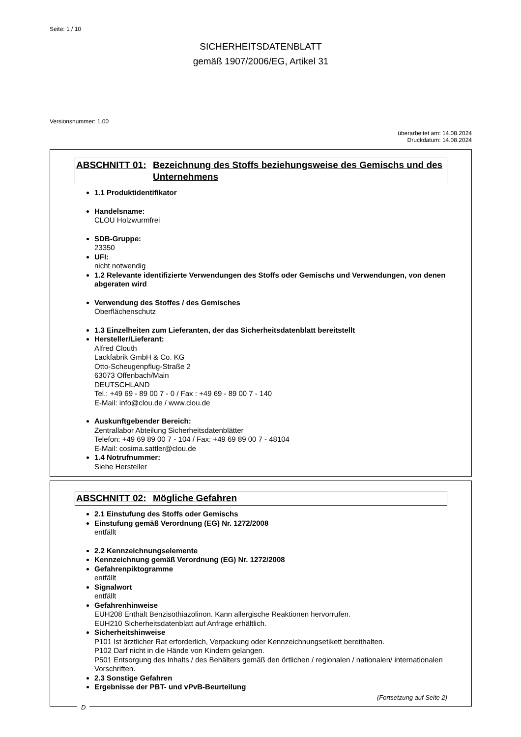Seite: 1 / 10
SICHERHEITSDATENBLATT
gemäß 1907/2006/EG, Artikel 31
Versionsnummer: 1.00
überarbeitet am: 14.08.2024
Druckdatum: 14.08.2024
ABSCHNITT 01: Bezeichnung des Stoffs beziehungsweise des Gemischs und des Unternehmens
1.1 Produktidentifikator
Handelsname:
CLOU Holzwurmfrei
SDB-Gruppe:
23350
UFI:
nicht notwendig
1.2 Relevante identifizierte Verwendungen des Stoffs oder Gemischs und Verwendungen, von denen abgeraten wird
Verwendung des Stoffes / des Gemisches
Oberflächenschutz
1.3 Einzelheiten zum Lieferanten, der das Sicherheitsdatenblatt bereitstellt
Hersteller/Lieferant:
Alfred Clouth
Lackfabrik GmbH & Co. KG
Otto-Scheugenpflug-Straße 2
63073 Offenbach/Main
DEUTSCHLAND
Tel.: +49 69 - 89 00 7 - 0 / Fax : +49 69 - 89 00 7 - 140
E-Mail: info@clou.de / www.clou.de
Auskunftgebender Bereich:
Zentrallabor Abteilung Sicherheitsdatenblätter
Telefon: +49 69 89 00 7 - 104 / Fax: +49 69 89 00 7 - 48104
E-Mail: cosima.sattler@clou.de
1.4 Notrufnummer:
Siehe Hersteller
ABSCHNITT 02: Mögliche Gefahren
2.1 Einstufung des Stoffs oder Gemischs
Einstufung gemäß Verordnung (EG) Nr. 1272/2008
entfällt
2.2 Kennzeichnungselemente
Kennzeichnung gemäß Verordnung (EG) Nr. 1272/2008
Gefahrenpiktogramme
entfällt
Signalwort
entfällt
Gefahrenhinweise
EUH208 Enthält Benzisothiazolinon. Kann allergische Reaktionen hervorrufen.
EUH210 Sicherheitsdatenblatt auf Anfrage erhältlich.
Sicherheitshinweise
P101 Ist ärztlicher Rat erforderlich, Verpackung oder Kennzeichnungsetikett bereithalten.
P102 Darf nicht in die Hände von Kindern gelangen.
P501 Entsorgung des Inhalts / des Behälters gemäß den örtlichen / regionalen / nationalen/ internationalen Vorschriften.
2.3 Sonstige Gefahren
Ergebnisse der PBT- und vPvB-Beurteilung
(Fortsetzung auf Seite 2)
D